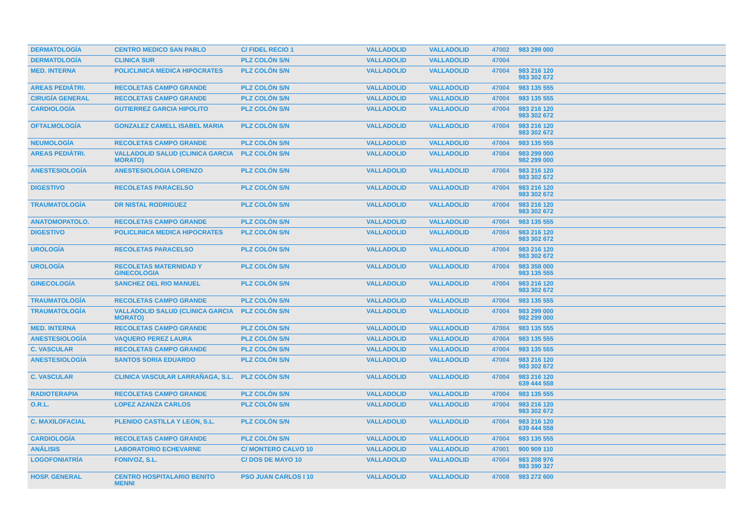| DERMATOLOGÍA | CENTRO MEDICO SAN PABLO | C/ FIDEL RECIO 1 | VALLADOLID | VALLADOLID | 47002 | 983 299 000 |
| DERMATOLOGÍA | CLINICA SUR | PLZ COLÓN S/N | VALLADOLID | VALLADOLID | 47004 | |
| MED. INTERNA | POLICLINICA MEDICA HIPOCRATES | PLZ COLÓN S/N | VALLADOLID | VALLADOLID | 47004 | 983 216 120 983 302 672 |
| AREAS PEDIÁTRI. | RECOLETAS CAMPO GRANDE | PLZ COLÓN S/N | VALLADOLID | VALLADOLID | 47004 | 983 135 555 |
| CIRUGÍA GENERAL | RECOLETAS CAMPO GRANDE | PLZ COLÓN S/N | VALLADOLID | VALLADOLID | 47004 | 983 135 555 |
| CARDIOLOGÍA | GUTIERREZ GARCIA HIPOLITO | PLZ COLÓN S/N | VALLADOLID | VALLADOLID | 47004 | 983 216 120 983 302 672 |
| OFTALMOLOGÍA | GONZALEZ CAMELL ISABEL MARIA | PLZ COLÓN S/N | VALLADOLID | VALLADOLID | 47004 | 983 216 120 983 302 672 |
| NEUMOLOGÍA | RECOLETAS CAMPO GRANDE | PLZ COLÓN S/N | VALLADOLID | VALLADOLID | 47004 | 983 135 555 |
| AREAS PEDIÁTRI. | VALLADOLID SALUD (CLINICA GARCIA MORATO) | PLZ COLÓN S/N | VALLADOLID | VALLADOLID | 47004 | 983 299 000 982 299 000 |
| ANESTESIOLOGÍA | ANESTESIOLOGIA LORENZO | PLZ COLÓN S/N | VALLADOLID | VALLADOLID | 47004 | 983 216 120 983 302 672 |
| DIGESTIVO | RECOLETAS PARACELSO | PLZ COLÓN S/N | VALLADOLID | VALLADOLID | 47004 | 983 216 120 983 302 672 |
| TRAUMATOLOGÍA | DR NISTAL RODRIGUEZ | PLZ COLÓN S/N | VALLADOLID | VALLADOLID | 47004 | 983 216 120 983 302 672 |
| ANATOMOPATOLO. | RECOLETAS CAMPO GRANDE | PLZ COLÓN S/N | VALLADOLID | VALLADOLID | 47004 | 983 135 555 |
| DIGESTIVO | POLICLINICA MEDICA HIPOCRATES | PLZ COLÓN S/N | VALLADOLID | VALLADOLID | 47004 | 983 216 120 983 302 672 |
| UROLOGÍA | RECOLETAS PARACELSO | PLZ COLÓN S/N | VALLADOLID | VALLADOLID | 47004 | 983 216 120 983 302 672 |
| UROLOGÍA | RECOLETAS MATERNIDAD Y GINECOLOGIA | PLZ COLÓN S/N | VALLADOLID | VALLADOLID | 47004 | 983 358 000 983 135 555 |
| GINECOLOGÍA | SANCHEZ DEL RIO MANUEL | PLZ COLÓN S/N | VALLADOLID | VALLADOLID | 47004 | 983 216 120 983 302 672 |
| TRAUMATOLOGÍA | RECOLETAS CAMPO GRANDE | PLZ COLÓN S/N | VALLADOLID | VALLADOLID | 47004 | 983 135 555 |
| TRAUMATOLOGÍA | VALLADOLID SALUD (CLINICA GARCIA MORATO) | PLZ COLÓN S/N | VALLADOLID | VALLADOLID | 47004 | 983 299 000 982 299 000 |
| MED. INTERNA | RECOLETAS CAMPO GRANDE | PLZ COLÓN S/N | VALLADOLID | VALLADOLID | 47004 | 983 135 555 |
| ANESTESIOLOGÍA | VAQUERO PEREZ LAURA | PLZ COLÓN S/N | VALLADOLID | VALLADOLID | 47004 | 983 135 555 |
| C. VASCULAR | RECOLETAS CAMPO GRANDE | PLZ COLÓN S/N | VALLADOLID | VALLADOLID | 47004 | 983 135 555 |
| ANESTESIOLOGÍA | SANTOS SORIA EDUARDO | PLZ COLÓN S/N | VALLADOLID | VALLADOLID | 47004 | 983 216 120 983 302 672 |
| C. VASCULAR | CLINICA VASCULAR LARRAÑAGA, S.L. | PLZ COLÓN S/N | VALLADOLID | VALLADOLID | 47004 | 983 216 120 639 444 558 |
| RADIOTERAPIA | RECOLETAS CAMPO GRANDE | PLZ COLÓN S/N | VALLADOLID | VALLADOLID | 47004 | 983 135 555 |
| O.R.L. | LOPEZ AZANZA CARLOS | PLZ COLÓN S/N | VALLADOLID | VALLADOLID | 47004 | 983 216 120 983 302 672 |
| C. MAXILOFACIAL | PLENIDO CASTILLA Y LEON, S.L. | PLZ COLÓN S/N | VALLADOLID | VALLADOLID | 47004 | 983 216 120 639 444 558 |
| CARDIOLOGÍA | RECOLETAS CAMPO GRANDE | PLZ COLÓN S/N | VALLADOLID | VALLADOLID | 47004 | 983 135 555 |
| ANÁLISIS | LABORATORIO ECHEVARNE | C/ MONTERO CALVO 10 | VALLADOLID | VALLADOLID | 47001 | 900 909 110 |
| LOGOFONIATRÍA | FONIVOZ, S.L. | C/ DOS DE MAYO 10 | VALLADOLID | VALLADOLID | 47004 | 983 208 976 983 390 327 |
| HOSP. GENERAL | CENTRO HOSPITALARIO BENITO MENNI | PSO JUAN CARLOS I 10 | VALLADOLID | VALLADOLID | 47008 | 983 272 600 |